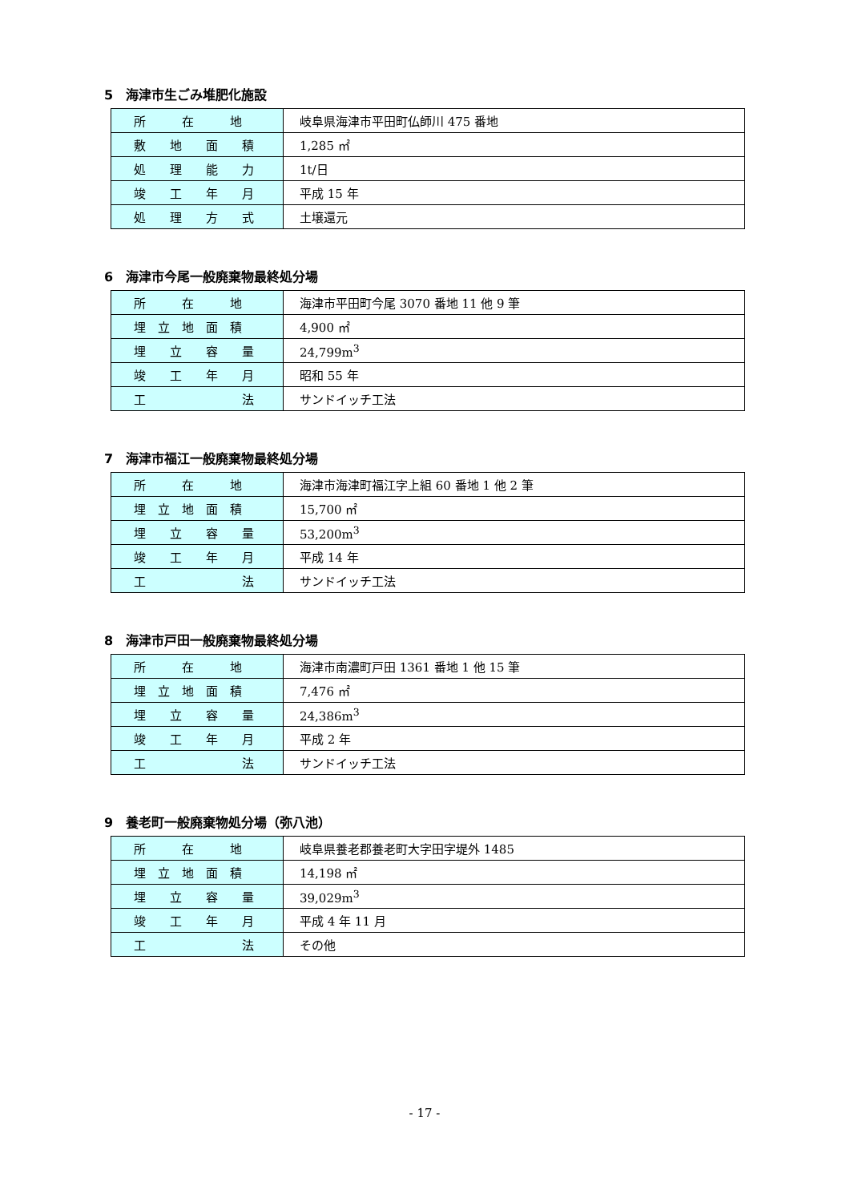5　海津市生ごみ堆肥化施設
| 所 在 地 | 岐阜県海津市平田町仏師川 475 番地 |
| 敷 地 面 積 | 1,285 ㎡ |
| 処 理 能 力 | 1t/日 |
| 竣 工 年 月 | 平成 15 年 |
| 処 理 方 式 | 土壌還元 |
6　海津市今尾一般廃棄物最終処分場
| 所 在 地 | 海津市平田町今尾 3070 番地 11 他 9 筆 |
| 埋 立 地 面 積 | 4,900 ㎡ |
| 埋 立 容 量 | 24,799m<sup>3</sup> |
| 竣 工 年 月 | 昭和 55 年 |
| 工 法 | サンドイッチ工法 |
7　海津市福江一般廃棄物最終処分場
| 所 在 地 | 海津市海津町福江字上組 60 番地 1 他 2 筆 |
| 埋 立 地 面 積 | 15,700 ㎡ |
| 埋 立 容 量 | 53,200m<sup>3</sup> |
| 竣 工 年 月 | 平成 14 年 |
| 工 法 | サンドイッチ工法 |
8　海津市戸田一般廃棄物最終処分場
| 所 在 地 | 海津市南濃町戸田 1361 番地 1 他 15 筆 |
| 埋 立 地 面 積 | 7,476 ㎡ |
| 埋 立 容 量 | 24,386m<sup>3</sup> |
| 竣 工 年 月 | 平成 2 年 |
| 工 法 | サンドイッチ工法 |
9　養老町一般廃棄物処分場（弥八池）
| 所 在 地 | 岐阜県養老郡養老町大字田字堤外 1485 |
| 埋 立 地 面 積 | 14,198 ㎡ |
| 埋 立 容 量 | 39,029m<sup>3</sup> |
| 竣 工 年 月 | 平成 4 年 11 月 |
| 工 法 | その他 |
- 17 -